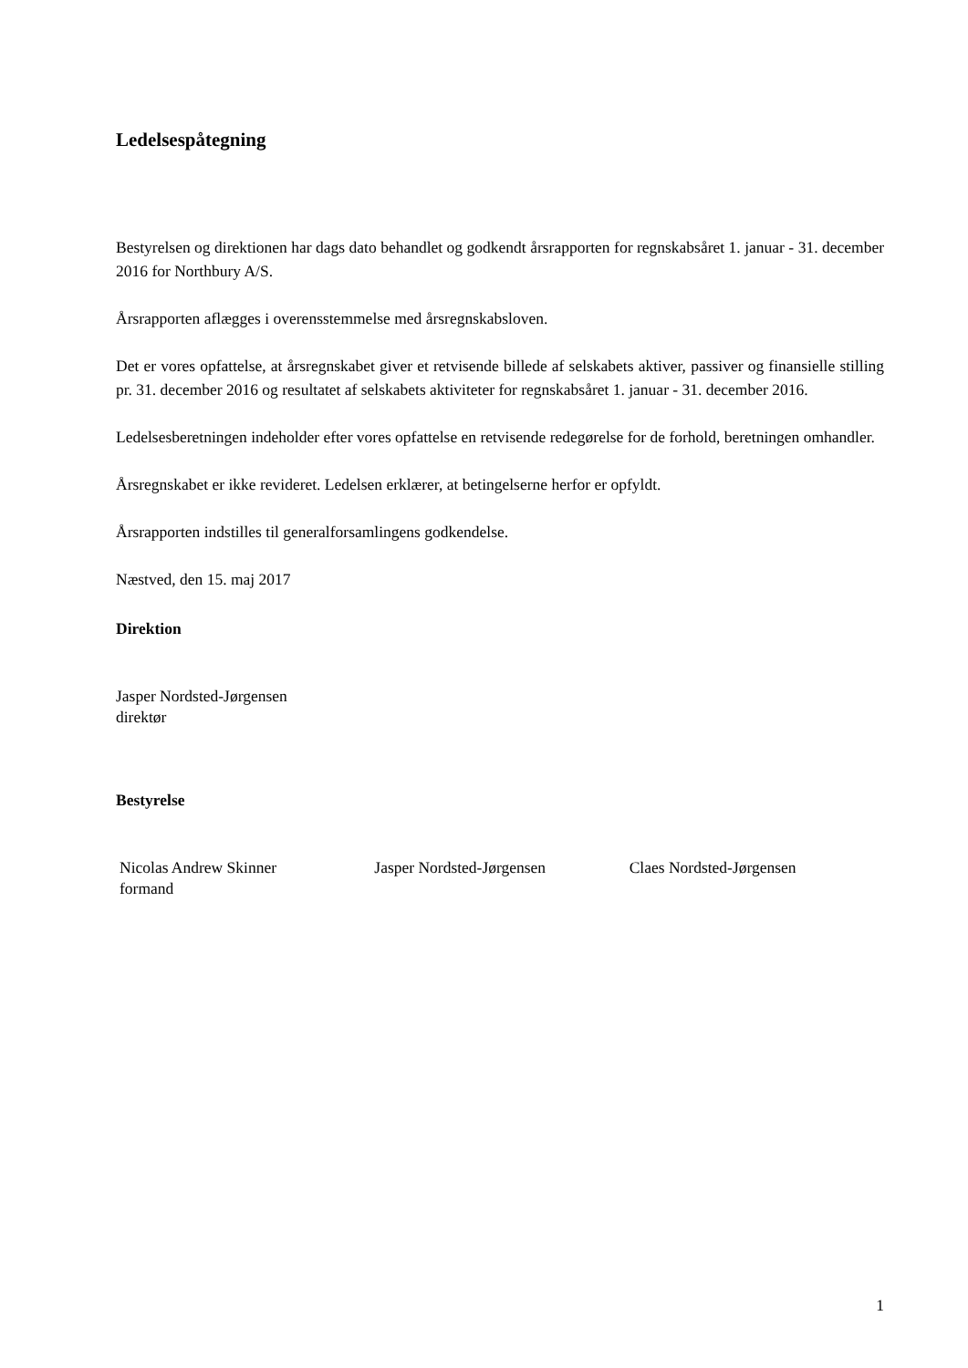Ledelsespåtegning
Bestyrelsen og direktionen har dags dato behandlet og godkendt årsrapporten for regnskabsåret 1. januar - 31. december 2016 for Northbury A/S.
Årsrapporten aflægges i overensstemmelse med årsregnskabsloven.
Det er vores opfattelse, at årsregnskabet giver et retvisende billede af selskabets aktiver, passiver og finansielle stilling pr. 31. december 2016 og resultatet af selskabets aktiviteter for regnskabsåret 1. januar - 31. december 2016.
Ledelsesberetningen indeholder efter vores opfattelse en retvisende redegørelse for de forhold, beretningen omhandler.
Årsregnskabet er ikke revideret. Ledelsen erklærer, at betingelserne herfor er opfyldt.
Årsrapporten indstilles til generalforsamlingens godkendelse.
Næstved, den 15. maj 2017
Direktion
Jasper Nordsted-Jørgensen
direktør
Bestyrelse
Nicolas Andrew Skinner
formand
Jasper Nordsted-Jørgensen Claes Nordsted-Jørgensen
1